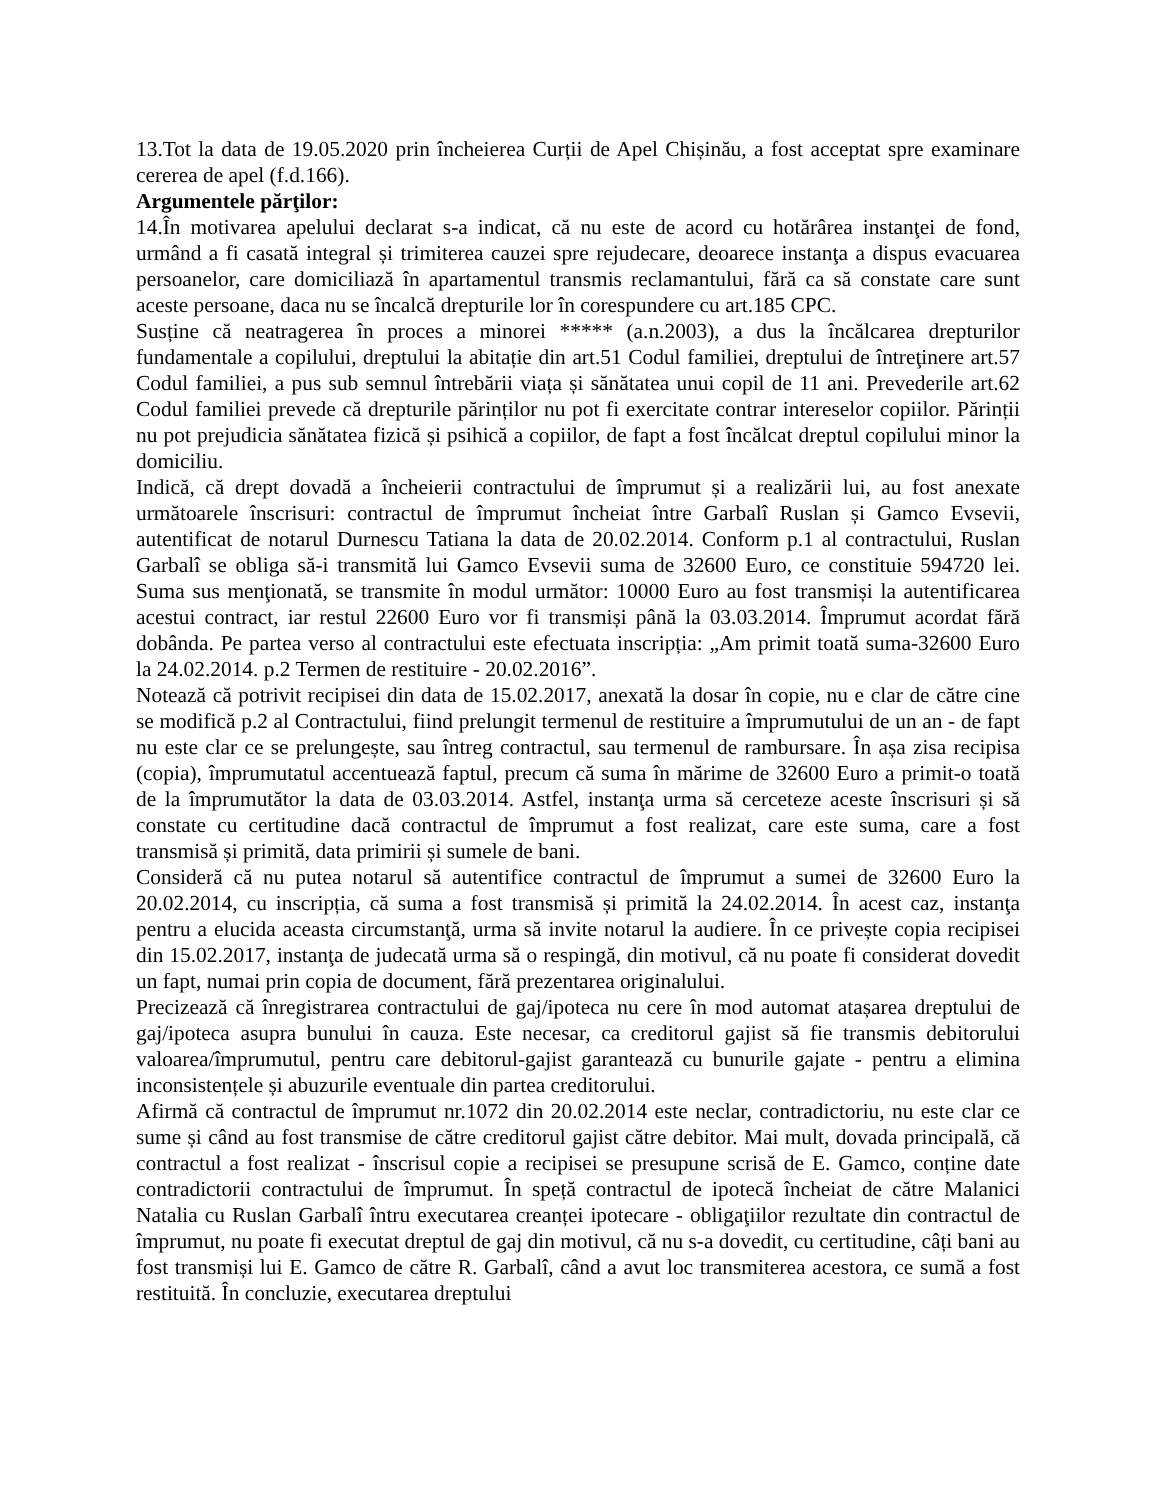13.Tot la data de 19.05.2020 prin încheierea Curții de Apel Chișinău, a fost acceptat spre examinare cererea de apel (f.d.166).
Argumentele părţilor:
14.În motivarea apelului declarat s-a indicat, că nu este de acord cu hotărârea instanţei de fond, urmând a fi casată integral și trimiterea cauzei spre rejudecare, deoarece instanţa a dispus evacuarea persoanelor, care domiciliază în apartamentul transmis reclamantului, fără ca să constate care sunt aceste persoane, daca nu se încalcă drepturile lor în corespundere cu art.185 CPC.
Susține că neatragerea în proces a minorei ***** (a.n.2003), a dus la încălcarea drepturilor fundamentale a copilului, dreptului la abitație din art.51 Codul familiei, dreptului de întreţinere art.57 Codul familiei, a pus sub semnul întrebării viața și sănătatea unui copil de 11 ani. Prevederile art.62 Codul familiei prevede că drepturile părinților nu pot fi exercitate contrar intereselor copiilor. Părinții nu pot prejudicia sănătatea fizică și psihică a copiilor, de fapt a fost încălcat dreptul copilului minor la domiciliu.
Indică, că drept dovadă a încheierii contractului de împrumut și a realizării lui, au fost anexate următoarele înscrisuri: contractul de împrumut încheiat între Garbalî Ruslan și Gamco Evsevii, autentificat de notarul Durnescu Tatiana la data de 20.02.2014. Conform p.1 al contractului, Ruslan Garbalî se obliga să-i transmită lui Gamco Evsevii suma de 32600 Euro, ce constituie 594720 lei. Suma sus menţionată, se transmite în modul următor: 10000 Euro au fost transmiși la autentificarea acestui contract, iar restul 22600 Euro vor fi transmiși până la 03.03.2014. Împrumut acordat fără dobânda. Pe partea verso al contractului este efectuata inscripția: „Am primit toată suma-32600 Euro la 24.02.2014. p.2 Termen de restituire - 20.02.2016”.
Notează că potrivit recipisei din data de 15.02.2017, anexată la dosar în copie, nu e clar de către cine se modifică p.2 al Contractului, fiind prelungit termenul de restituire a împrumutului de un an - de fapt nu este clar ce se prelungește, sau întreg contractul, sau termenul de rambursare. În așa zisa recipisa (copia), împrumutatul accentuează faptul, precum că suma în mărime de 32600 Euro a primit-o toată de la împrumutător la data de 03.03.2014. Astfel, instanţa urma să cerceteze aceste înscrisuri și să constate cu certitudine dacă contractul de împrumut a fost realizat, care este suma, care a fost transmisă și primită, data primirii și sumele de bani.
Consideră că nu putea notarul să autentifice contractul de împrumut a sumei de 32600 Euro la 20.02.2014, cu inscripția, că suma a fost transmisă și primită la 24.02.2014. În acest caz, instanţa pentru a elucida aceasta circumstanţă, urma să invite notarul la audiere. În ce privește copia recipisei din 15.02.2017, instanţa de judecată urma să o respingă, din motivul, că nu poate fi considerat dovedit un fapt, numai prin copia de document, fără prezentarea originalului.
Precizează că înregistrarea contractului de gaj/ipoteca nu cere în mod automat atașarea dreptului de gaj/ipoteca asupra bunului în cauza. Este necesar, ca creditorul gajist să fie transmis debitorului valoarea/împrumutul, pentru care debitorul-gajist garantează cu bunurile gajate - pentru a elimina inconsistențele și abuzurile eventuale din partea creditorului.
Afirmă că contractul de împrumut nr.1072 din 20.02.2014 este neclar, contradictoriu, nu este clar ce sume și când au fost transmise de către creditorul gajist către debitor. Mai mult, dovada principală, că contractul a fost realizat - înscrisul copie a recipisei se presupune scrisă de E. Gamco, conține date contradictorii contractului de împrumut. În speță contractul de ipotecă încheiat de către Malanici Natalia cu Ruslan Garbalî întru executarea creanței ipotecare - obligaţiilor rezultate din contractul de împrumut, nu poate fi executat dreptul de gaj din motivul, că nu s-a dovedit, cu certitudine, câți bani au fost transmiși lui E. Gamco de către R. Garbalî, când a avut loc transmiterea acestora, ce sumă a fost restituită. În concluzie, executarea dreptului